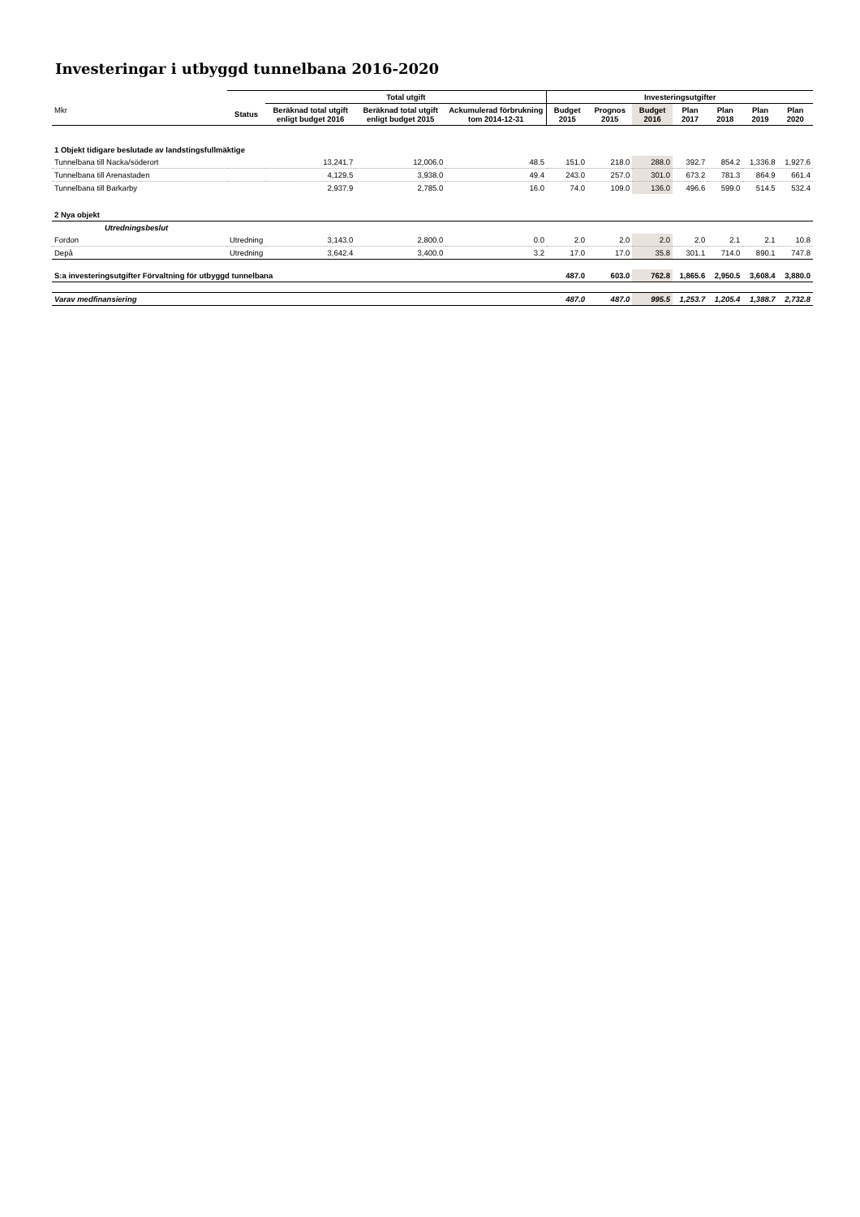Investeringar i utbyggd tunnelbana 2016-2020
| | | Total utgift | | | Investeringsutgifter | | | | | | |
| --- | --- | --- | --- | --- | --- | --- | --- | --- | --- | --- | --- |
| Mkr | Status | Beräknad total utgift enligt budget 2016 | Beräknad total utgift enligt budget 2015 | Ackumulerad förbrukning tom 2014-12-31 | Budget 2015 | Prognos 2015 | Budget 2016 | Plan 2017 | Plan 2018 | Plan 2019 | Plan 2020 |
| 1 Objekt tidigare beslutade av landstingsfullmäktige | | | | | | | | | | | |
| Tunnelbana till Nacka/söderort | | 13,241.7 | 12,006.0 | 48.5 | 151.0 | 218.0 | 288.0 | 392.7 | 854.2 | 1,336.8 | 1,927.6 |
| Tunnelbana till Arenastaden | | 4,129.5 | 3,938.0 | 49.4 | 243.0 | 257.0 | 301.0 | 673.2 | 781.3 | 864.9 | 661.4 |
| Tunnelbana till Barkarby | | 2,937.9 | 2,785.0 | 16.0 | 74.0 | 109.0 | 136.0 | 496.6 | 599.0 | 514.5 | 532.4 |
| 2 Nya objekt | | | | | | | | | | | |
| Utredningsbeslut | | | | | | | | | | | |
| Fordon | Utredning | 3,143.0 | 2,800.0 | 0.0 | 2.0 | 2.0 | 2.0 | 2.0 | 2.1 | 2.1 | 10.8 |
| Depå | Utredning | 3,642.4 | 3,400.0 | 3.2 | 17.0 | 17.0 | 35.8 | 301.1 | 714.0 | 890.1 | 747.8 |
| S:a investeringsutgifter Förvaltning för utbyggd tunnelbana | | | | | 487.0 | 603.0 | 762.8 | 1,865.6 | 2,950.5 | 3,608.4 | 3,880.0 |
| Varav medfinansiering | | | | | 487.0 | 487.0 | 995.5 | 1,253.7 | 1,205.4 | 1,388.7 | 2,732.8 |